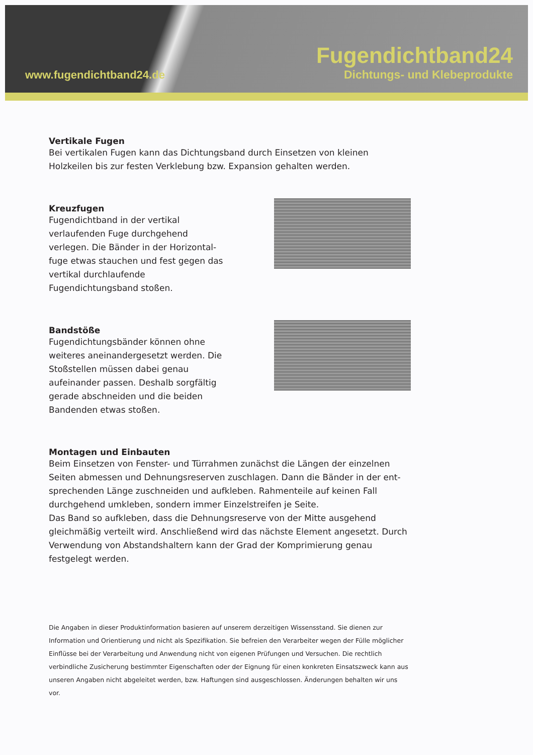www.fugendichtband24.de
Fugendichtband24
Dichtungs- und Klebeprodukte
Vertikale Fugen
Bei vertikalen Fugen kann das Dichtungsband durch Einsetzen von kleinen Holzkeilen bis zur festen Verklebung bzw. Expansion gehalten werden.
Kreuzfugen
Fugendichtband in der vertikal verlaufenden Fuge durchgehend verlegen. Die Bänder in der Horizontal-fuge etwas stauchen und fest gegen das vertikal durchlaufende Fugendichtungsband stoßen.
Bandstöße
Fugendichtungsbänder können ohne weiteres aneinandergesetzt werden. Die Stoßstellen müssen dabei genau aufeinander passen. Deshalb sorgfältig gerade abschneiden und die beiden Bandenden etwas stoßen.
Montagen und Einbauten
Beim Einsetzen von Fenster- und Türrahmen zunächst die Längen der einzelnen Seiten abmessen und Dehnungsreserven zuschlagen. Dann die Bänder in der ent-sprechenden Länge zuschneiden und aufkleben. Rahmenteile auf keinen Fall durchgehend umkleben, sondern immer Einzelstreifen je Seite.
Das Band so aufkleben, dass die Dehnungsreserve von der Mitte ausgehend gleichmäßig verteilt wird. Anschließend wird das nächste Element angesetzt. Durch Verwendung von Abstandshaltern kann der Grad der Komprimierung genau festgelegt werden.
Die Angaben in dieser Produktinformation basieren auf unserem derzeitigen Wissensstand. Sie dienen zur Information und Orientierung und nicht als Spezifikation. Sie befreien den Verarbeiter wegen der Fülle möglicher Einflüsse bei der Verarbeitung und Anwendung nicht von eigenen Prüfungen und Versuchen. Die rechtlich verbindliche Zusicherung bestimmter Eigenschaften oder der Eignung für einen konkreten Einsatszweck kann aus unseren Angaben nicht abgeleitet werden, bzw. Haftungen sind ausgeschlossen. Änderungen behalten wir uns vor.